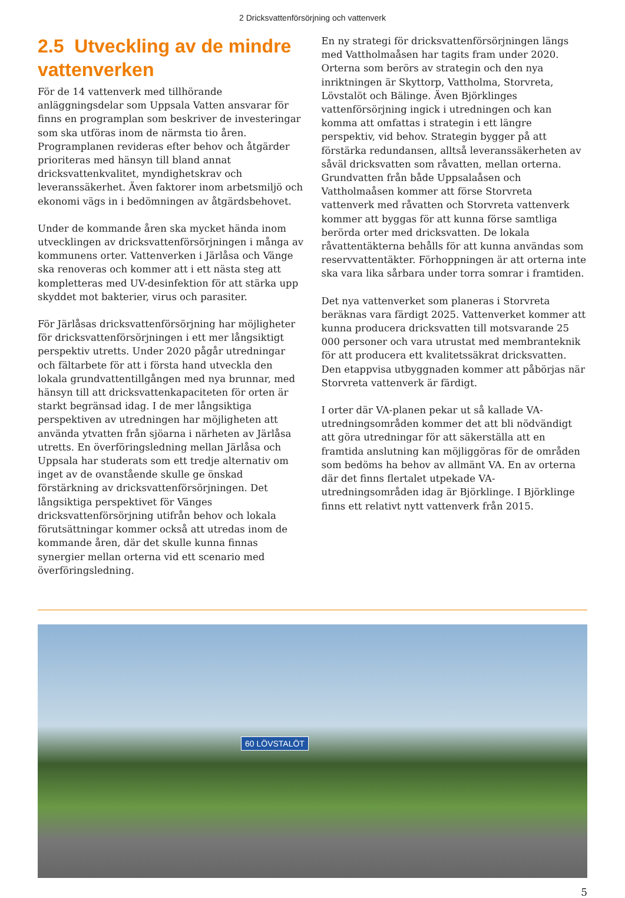2 Dricksvattenförsörjning och vattenverk
2.5 Utveckling av de mindre vattenverken
För de 14 vattenverk med tillhörande anläggningsdelar som Uppsala Vatten ansvarar för finns en programplan som beskriver de investeringar som ska utföras inom de närmsta tio åren. Programplanen revideras efter behov och åtgärder prioriteras med hänsyn till bland annat dricksvattenkvalitet, myndighetskrav och leveranssäkerhet. Även faktorer inom arbetsmiljö och ekonomi vägs in i bedömningen av åtgärdsbehovet.
Under de kommande åren ska mycket hända inom utvecklingen av dricksvattenförsörjningen i många av kommunens orter. Vattenverken i Järlåsa och Vänge ska renoveras och kommer att i ett nästa steg att kompletteras med UV-desinfektion för att stärka upp skyddet mot bakterier, virus och parasiter.
För Järlåsas dricksvattenförsörjning har möjligheter för dricksvattenförsörjningen i ett mer långsiktigt perspektiv utretts. Under 2020 pågår utredningar och fältarbete för att i första hand utveckla den lokala grundvattentillgången med nya brunnar, med hänsyn till att dricksvattenkapaciteten för orten är starkt begränsad idag. I de mer långsiktiga perspektiven av utredningen har möjligheten att använda ytvatten från sjöarna i närheten av Järlåsa utretts. En överföringsledning mellan Järlåsa och Uppsala har studerats som ett tredje alternativ om inget av de ovanstående skulle ge önskad förstärkning av dricksvattenförsörjningen. Det långsiktiga perspektivet för Vänges dricksvattenförsörjning utifrån behov och lokala förutsättningar kommer också att utredas inom de kommande åren, där det skulle kunna finnas synergier mellan orterna vid ett scenario med överföringsledning.
En ny strategi för dricksvattenförsörjningen längs med Vattholmaåsen har tagits fram under 2020. Orterna som berörs av strategin och den nya inriktningen är Skyttorp, Vattholma, Storvreta, Lövstalöt och Bälinge. Även Björklinges vattenförsörjning ingick i utredningen och kan komma att omfattas i strategin i ett längre perspektiv, vid behov. Strategin bygger på att förstärka redundansen, alltså leveranssäkerheten av såväl dricksvatten som råvatten, mellan orterna. Grundvatten från både Uppsalaåsen och Vattholmaåsen kommer att förse Storvreta vattenverk med råvatten och Storvreta vattenverk kommer att byggas för att kunna förse samtliga berörda orter med dricksvatten. De lokala råvattentäkterna behålls för att kunna användas som reservvattentäkter. Förhoppningen är att orterna inte ska vara lika sårbara under torra somrar i framtiden.
Det nya vattenverket som planeras i Storvreta beräknas vara färdigt 2025. Vattenverket kommer att kunna producera dricksvatten till motsvarande 25 000 personer och vara utrustat med membranteknik för att producera ett kvalitetssäkrat dricksvatten. Den etappvisa utbyggnaden kommer att påbörjas när Storvreta vattenverk är färdigt.
I orter där VA-planen pekar ut så kallade VA-utredningsområden kommer det att bli nödvändigt att göra utredningar för att säkerställa att en framtida anslutning kan möjliggöras för de områden som bedöms ha behov av allmänt VA. En av orterna där det finns flertalet utpekade VA-utredningsområden idag är Björklinge. I Björklinge finns ett relativt nytt vattenverk från 2015.
60 LÖVSTALÖT
5